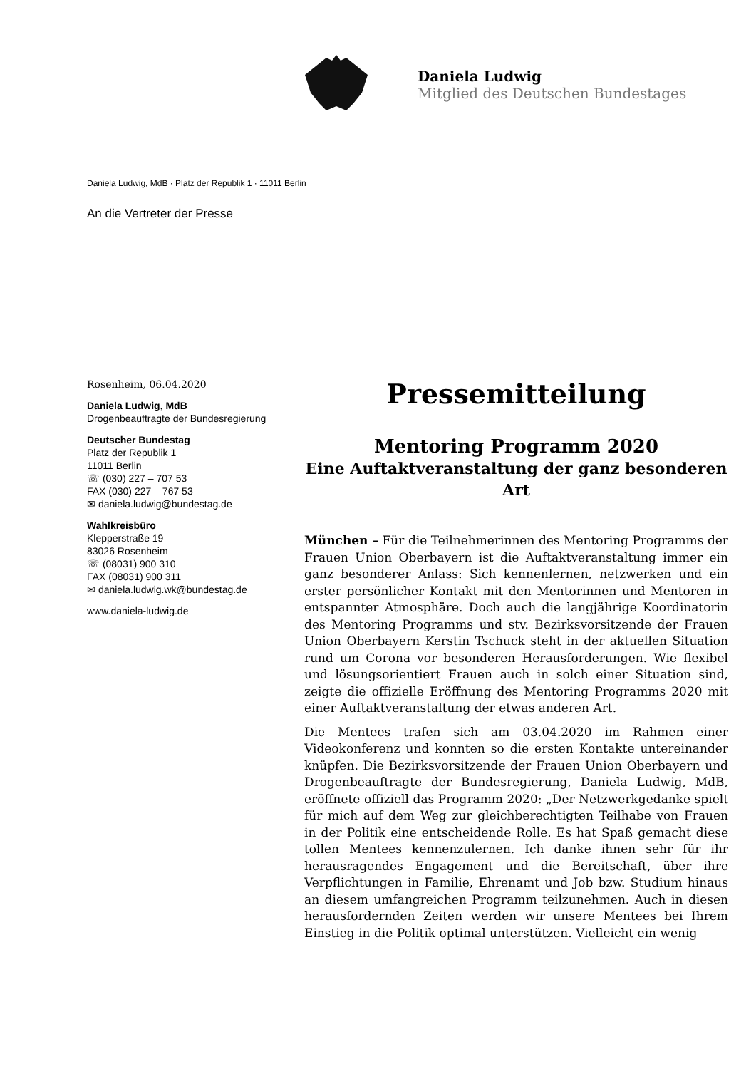Daniela Ludwig
Mitglied des Deutschen Bundestages
Daniela Ludwig, MdB · Platz der Republik 1 · 11011 Berlin
An die Vertreter der Presse
Rosenheim, 06.04.2020
Daniela Ludwig, MdB
Drogenbeauftragte der Bundesregierung
Deutscher Bundestag
Platz der Republik 1
11011 Berlin
☏ (030) 227 – 707 53
FAX (030) 227 – 767 53
✉ daniela.ludwig@bundestag.de
Wahlkreisbüro
Klepperstraße 19
83026 Rosenheim
☏ (08031) 900 310
FAX (08031) 900 311
✉ daniela.ludwig.wk@bundestag.de
www.daniela-ludwig.de
Pressemitteilung
Mentoring Programm 2020
Eine Auftaktveranstaltung der ganz besonderen Art
München – Für die Teilnehmerinnen des Mentoring Programms der Frauen Union Oberbayern ist die Auftaktveranstaltung immer ein ganz besonderer Anlass: Sich kennenlernen, netzwerken und ein erster persönlicher Kontakt mit den Mentorinnen und Mentoren in entspannter Atmosphäre. Doch auch die langjährige Koordinatorin des Mentoring Programms und stv. Bezirksvorsitzende der Frauen Union Oberbayern Kerstin Tschuck steht in der aktuellen Situation rund um Corona vor besonderen Herausforderungen. Wie flexibel und lösungsorientiert Frauen auch in solch einer Situation sind, zeigte die offizielle Eröffnung des Mentoring Programms 2020 mit einer Auftaktveranstaltung der etwas anderen Art.
Die Mentees trafen sich am 03.04.2020 im Rahmen einer Videokonferenz und konnten so die ersten Kontakte untereinander knüpfen. Die Bezirksvorsitzende der Frauen Union Oberbayern und Drogenbeauftragte der Bundesregierung, Daniela Ludwig, MdB, eröffnete offiziell das Programm 2020: „Der Netzwerkgedanke spielt für mich auf dem Weg zur gleichberechtigten Teilhabe von Frauen in der Politik eine entscheidende Rolle. Es hat Spaß gemacht diese tollen Mentees kennenzulernen. Ich danke ihnen sehr für ihr herausragendes Engagement und die Bereitschaft, über ihre Verpflichtungen in Familie, Ehrenamt und Job bzw. Studium hinaus an diesem umfangreichen Programm teilzunehmen. Auch in diesen herausfordernden Zeiten werden wir unsere Mentees bei Ihrem Einstieg in die Politik optimal unterstützen. Vielleicht ein wenig